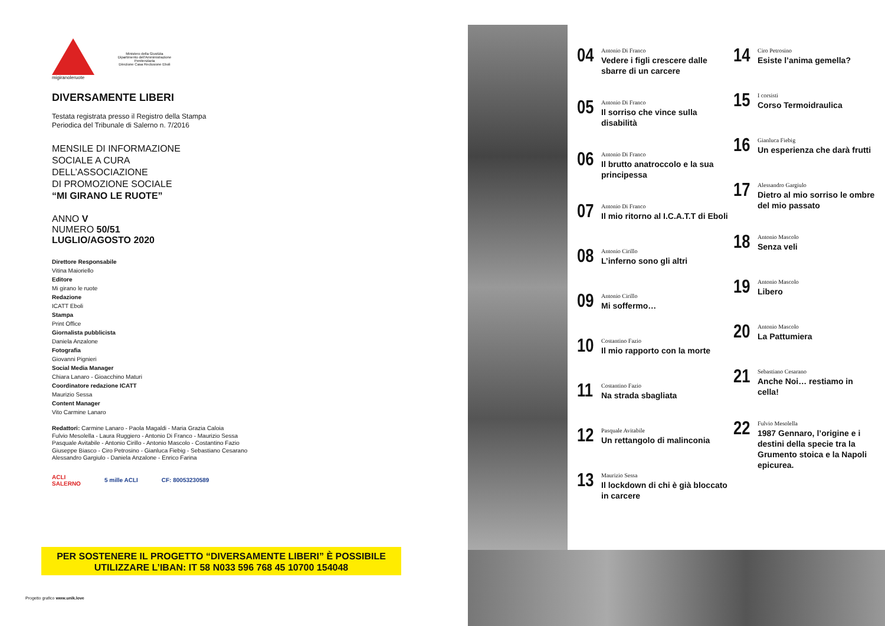migiranoleruote
Ministero della Giustizia
Dipartimento dell'Amministrazione Penitenziaria
Direzione Casa Reclusione Eboli
DIVERSAMENTE LIBERI
Testata registrata presso il Registro della Stampa
Periodica del Tribunale di Salerno n. 7/2016
MENSILE DI INFORMAZIONE
SOCIALE A CURA
DELL’ASSOCIAZIONE
DI PROMOZIONE SOCIALE
“MI GIRANO LE RUOTE”
ANNO V
NUMERO 50/51
LUGLIO/AGOSTO 2020
Direttore Responsabile
Vitina Maioriello
Editore
Mi girano le ruote
Redazione
ICATT Eboli
Stampa
Print Office
Giornalista pubblicista
Daniela Anzalone
Fotografia
Giovanni Pignieri
Social Media Manager
Chiara Lanaro - Gioacchino Maturi
Coordinatore redazione ICATT
Maurizio Sessa
Content Manager
Vito Carmine Lanaro
Redattori: Carmine Lanaro - Paola Magaldi - Maria Grazia Caloia
Fulvio Mesolella - Laura Ruggiero - Antonio Di Franco - Maurizio Sessa
Pasquale Avitabile - Antonio Cirillo - Antonio Mascolo - Costantino Fazio
Giuseppe Biasco - Ciro Petrosino - Gianluca Fiebig - Sebastiano Cesarano
Alessandro Gargiulo - Daniela Anzalone - Enrico Farina
ACLI
SALERNO
5 mille ACLI CF: 80053230589
PER SOSTENERE IL PROGETTO “DIVERSAMENTE LIBERI” È POSSIBILE
UTILIZZARE L’IBAN: IT 58 N033 596 768 45 10700 154048
Progetto grafico www.unik.love
04 Antonio Di Franco
Vedere i figli crescere dalle sbarre di un carcere
05 Antonio Di Franco
Il sorriso che vince sulla disabilità
06 Antonio Di Franco
Il brutto anatroccolo e la sua principessa
07 Antonio Di Franco
Il mio ritorno al I.C.A.T.T di Eboli
08 Antonio Cirillo
L’inferno sono gli altri
09 Antonio Cirillo
Mi soffermo…
10 Costantino Fazio
Il mio rapporto con la morte
11 Costantino Fazio
Na strada sbagliata
12 Pasquale Avitabile
Un rettangolo di malinconia
13 Maurizio Sessa
Il lockdown di chi è già bloccato in carcere
14 Ciro Petrosino
Esiste l’anima gemella?
15 I corsisti
Corso Termoidraulica
16 Gianluca Fiebig
Un esperienza che darà frutti
17 Alessandro Gargiulo
Dietro al mio sorriso le ombre del mio passato
18 Antonio Mascolo
Senza veli
19 Antonio Mascolo
Libero
20 Antonio Mascolo
La Pattumiera
21 Sebastiano Cesarano
Anche Noi… restiamo in cella!
22 Fulvio Mesolella
1987 Gennaro, l’origine e i destini della specie tra la Grumento stoica e la Napoli epicurea.